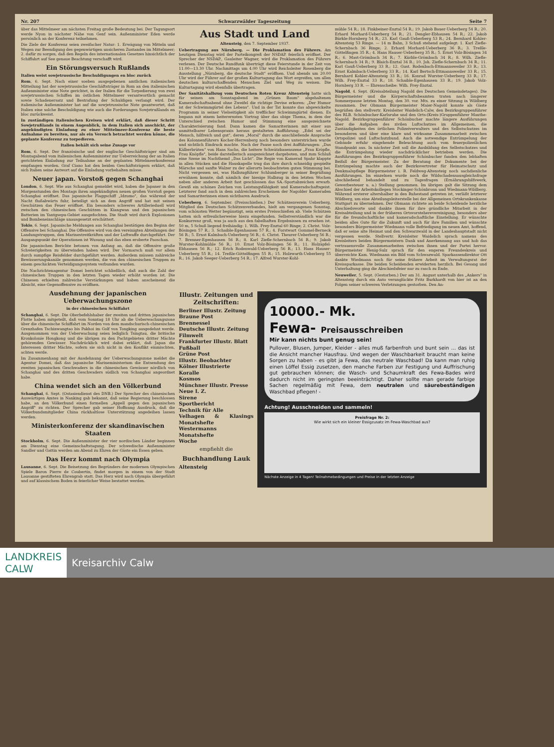Nr. 207 Schwarzwälder Tageszeitung Seite 7
über das Mittelmeer am nächsten Freitag große Bedeutung bei. Der Tagungsort werde Nyon in nächster Nähe von Genf sein. Außenminister Eden werde persönlich an der Konferenz teilnehmen.
Die Ziele der Konferenz seien zweifacher Natur: 1. Erwägung von Mitteln und Wegen zur Beendigung des gegenwärtigen unsicheren Zustandes im Mittelmeer; 2. dafür zu sorgen, daß den Regeln des internationalen Gesetzes hinsichtlich der Schiffahrt auf See genaue Beachtung verschafft wird.
Ein Störungsversuch Rußlands
Italien weist sowjetrussische Beschuldigungen en bloc zurück
Rom, 6. Sept. Nach einer soeben ausgegebenen amtlichen italienischen Mitteilung hat der sowjetrussische Geschäftsträger in Rom an den italienischen Außenminister eine Note gerichtet, in der Italien für die Torpedierung von zwei sowjetrussischen Schiffen im östlichen Mittelmeer verantwortlich gemacht sowie Schadenersatz und Bestrafung der Schuldigen verlangt wird. Der italienische Außenminister hat auf die sowjetrussische Note geantwortet, daß Italien eine solche Beschuldigung wie auch die Forderungen Sowjetrußlands en bloc zurückweist.
In zuständigen italienischen Kreisen wird erklärt, daß dieser Schritt Sowjetrußlands in einem Augenblick, in dem Italien sich anschickt, der angekündigten Einladung zu einer Mittelmeer-Konferenz die beste Aufnahme zu bereiten, nur als ein Versuch betrachtet werden könne, die geplante Konferenz zu torpedieren.
Italien behält sich seine Zusage vor
Rom, 6. Sept. Der französische und der englische Geschäftsträger sind am Montagabend vom italienischen Außenminister zur Ueberreichung der an Italien gerichteten Einladung zur Teilnahme an der geplanten Mittelmeerkonferenz empfangen worden. Graf Ciano hat den beiden Geschäftsträgern erklärt, daß sich Italien seine Antwort auf die Einladung vorbehalten müsse.
Neuer japan. Vorstoß gegen Schanghai
London, 6. Sept. Wie aus Schanghai gemeldet wird, haben die Japaner in den Morgenstunden des Montags ihren angekündigten neuen großen Vorstoß gegen Schanghai eröffnet. Das japanische Flaggschiff „Idzumo", das während der Nacht flußabwärts fuhr, beteiligt sich an dem Angriff und hat mit seinen Geschützen das Feuer eröffnet. Ein besonders schweres Artillerieduell wird zwischen den chinesischen Geschützen in Kiangwan und den japanischen Batterien im Yantgsepu-Gebiet ausgefochten. Die Stadt wird durch Explosionen und Bombeneinschläge unausgesetzt erschüttert.
Tokio, 6. Sept. Japanische Meldungen aus Schanghai bestätigen den Beginn der Offensive bei Schanghai. Die Offensive wird von den vereinigten Abteilungen der Landungstruppen, den Marinestreitkräften und der Luftwaffe durchgeführt. Der Ausgangspunkt der Operationen ist Wusung und das eben eroberte Paoschan.
Die japanischen Berichte betonen von Anfang an, daß die Offensive große Schwierigkeiten zu überwinden haben wird. Der Vormarsch muß vor allem durch sumpfige Reisfelder durchgeführt werden. Außerdem müssen zahlreiche Bewässerungskanäle genommen werden, die von den chinesischen Truppen zu einem geschickten Verteidigungssystem verbunden wurden.
Die Nachrichtenagentur Domei berichtet schließlich, daß auch die Zahl der chinesischen Truppen in den letzten Tagen wieder erhöht worden ist. Die Chinesen erhielten zahlreiche Verstärkungen und haben anscheinend die Absicht, eine Gegenoffensive zu eröffnen.
Ausdehnung der japanischen Ueberwachungszone
in der chinesischen Schiffahrt
Schanghai, 6. Sept. Die Oberbefehlshaber der zweiten und dritten japanischen Flotte haben mitgeteilt, daß vom Sonntag 18 Uhr ab die Ueberwachungszone über die chinesische Schiffahrt im Norden von dem mandschurisch-chinesischen Grenzhafen Tschinwangtao bis Pakhoi im Golf von Tongking ausgedehnt werde. Ausgenommen von der Ueberwachung seien lediglich Tsingtau, die britische Kronkolonie Hongkong und die übrigen zu den Pachtgebieten dritter Mächte gehörenden Gewässer. Nachdrücklich wird dabei erklärt, daß Japan die Interessen dritter Mächte, sofern sie sich nicht in den Konflikt einmischten, achten werde.
Im Zusammenhang mit der Ausdehnung der Ueberwachungszone meldet die Agentur Domei, daß das japanische Marineministerium die Entsendung des zweiten japanischen Geschwaders in die chinesischen Gewässer nördlich von Schanghai und des dritten Geschwaders südlich von Schanghai angeordnet habe.
China wendet sich an den Völkerbund
Schanghai, 6. Sept. (Ostasiendienst des DNB.) Der Sprecher des chinesischen Auswärtigen Amtes in Nanking gab bekannt, daß seine Regierung beschlossen habe, an den Völkerbund einen formellen „Appell gegen den japanischen Angriff" zu richten. Der Sprecher gab seiner Hoffnung Ausdruck, daß die Völkerbundsmitglieder China rückhaltlose Unterstützung angedeihen lassen werden.
Ministerkonferenz der skandinavischen Staaten
Stockholm, 6. Sept. Die Außenminister der vier nordischen Länder beginnen am Dienstag eine Gemeinschaftstagung. Der schwedische Außenminister Sandler und Gattin werden am Abend zu Ehren der Gäste ein Essen geben.
Das Herz kommt nach Olympia
Lausanne, 6. Sept. Die Beisetzung des Begründers der modernen Olympischen Spiele Baron Pierre de Coubertin, findet morgen in einem von der Stadt Lausanne gestifteten Ehrengrab statt. Das Herz wird nach Olympia übergeführt und auf klassischem Boden in feierlicher Weise bestattet werden.
Aus Stadt und Land
Altensteig, den 7. September 1937.
Uebertragung aus Nürnberg. — Die Proklamation des Führers. Am heutigen Dienstag wird der Parteikongreß der NSDAP. feierlich eröffnet. Der Sprecher der NSDAP., Gauleiter Wagner, wird die Proklamation des Führers verlesen. Der Deutsche Rundfunk überträgt diese Feierstunde in der Zeit von 11.00—13.30 Uhr. Nachmittags um 4.00 Uhr wird Reichsleiter Rosenberg die Ausstellung „Nürnberg, die deutsche Stadt" eröffnen. Und abends um 20.00 Uhr wird der Führer auf der großen Kulturtagung das Wort ergreifen, um allen deutschen kulturschaffenden Menschen Ziel und Weg zu weisen. Die Kulturtagung wird ebenfalls übertragen.
Der Sanitätshalbzug vom Deutschen Roten Kreuz Altensteig hatte sich für seinen am Sonntagabend im „Grünen Baum" abgehaltenen Kameradschaftsabend ohne Zweifel die richtige Devise erkoren: „Der Humor ist der Schwimmgürtel des Lebens". Und in der Tat konnte das abgewickelte Programm in seiner Vielseitigkeit als trefflicher Schwimmgürtel dienen. Es begann mit einem heiterernsten Vortrag über das obige Thema, in dem der Unterschied zwischen Humor und Stimmung eine ausgezeichnete Charakterisierung fand. Dann kamen die Samariterinnen mit einer aus unmittelbarer Lebenspraxis heraus gestalteten Aufführung: „Edel sei der Mensch, hilfreich und gut", deren „Moral" durch die anschließende Ansprache des Kolonnenführers Kocher-Herrenberg noch besonders unterstrichen wurde und sichtlich Eindruck machte. Nach der Pause noch drei Aufführungen: „Das Kälberbrüten" von Hans Sachs, die heitere Schwätzbasenszene „Frau Kröpfle, Frau Knöpfle", beide darstellerisch ausgezeichnet dargeboten, und zum Schluß eine Szene im Nachthemd „Das Licht". Die Regie von Kamerad Spahr klappte in allen Stücken und die Hauskapelle trug das ihre durch schneidig gespielte Märsche und sanfte Walzer zu der allerorts beobachteten guten Stimmung bei. Nicht vergessen sei, was Halbzugführer Schlumberger in seiner Begrüßung erwähnen konnte, daß nämlich der hiesige Halbzug in den letzten Wochen neben aller anderen Arbeit fast geschlossen das SA.-Sportabzeichen erwarb. Gewiß ein schönes Zeichen von Leistungsfähigkeit und Kameradschaftsgeist. Letzterer fand auch in dem zahlreichen Erscheinen der Nagolder Kameraden und Samariterinnen einen sichtbaren Ausdruck.
Ueberberg, 6. September. (Preisschießen.) Der Schützenverein Ueberberg, Mitglied des Deutschen Schützenverbandes, hielt am vergangenen Sonntag, vom schönsten Wetter begünstigt, sein erstes Preisschießen ab. Viele Schützen hatten sich erfreulicherweise hiezu eingefunden. Selbstverständlich war die Konkurrenz groß, was ja auch aus den fabelhaften Ergebnissen zu ersehen ist. 50 m, 5 Schuß liegend freihändig: 1. Wilh. Frey-Enztal 60 Ringe; 2. Christ. Volz-Bösingen 57 R.; 3. Schaible-Egenhausen 57 R.; 4. Forstwart Gommel-Berneck 56 R.; 5. Ernst Kalmbach-Ueberberg 56 R.; 6. Christ. Theurer-Ueberberg 56 R.; 7. Brenner-Egenhausen 56 R.; 8. Karl Ziefle-Schernbach 56 R.; 9. Jakob Wurster-Kohlmühle 56 R.; 10. Ernst Volz-Bösingen 56 R.; 11. Holzäpfel-Ebhausen 56 R.; 12. Erich Rodenwald-Ueberberg 56 R.; 13. Hans Hauser-Ueberberg 55 R.; 14. Treßle-Göttelfingen 55 R.; 15. Holzwarth-Ueberberg 55 R.; 16. Jakob Seeger-Ueberberg 54 R.; 17. Alfred Wurster-Kohl-
mühle 54 R.; 18. Finkbeiner-Enztal 54 R.; 19. Jakob Bauer-Ueberberg 54 R.; 20. Erhard Morhard-Ueberberg 54 R.; 21. Dengler-Ebhausen 54 R.; 22. Jakob Bürkle-Hornberg 54 R.; 23. Karl Gauß-Ueberberg 53 R.; 24. Bernhard Kohler-Altensteig 53 Ringe. — 14 m Bahn, 3 Schuß stehend aufgelegt: 1. Karl Ziefle-Schernbach 36 Ringe; 2. Erhard Morhard-Ueberberg 36 R.; 3. Treßle-Göttelfingen 35 R.; 4. Hans Hauser-Ueberberg 35 R.; 5. Ernst Volz-Bösingen 34 R.; 6. Mast-Grömbach 34 R.; 7. Kürble-Grömbach 34 R.; 8. Wilh. Ziefle-Schernbach 34 R.; 9. Blaich-Enztal 34 R.; 10. Joh. Ziefle-Schernbach 34 R.; 11. Karl Gauß-Ueberberg 33 R.; 12. Gust. Rodenbach-Ettmannsweiler 33 R.; 13. Ernst Kalmbach-Ueberberg 33 R.; 14. Karl Bertsch-Ettmannsweiler 33 R.; 15. Bernhard Kohler-Altensteig 33 R.; 16. Konrad Wurster-Ueberberg 33 R.; 17. Wilh. Frey-Enztal 33 R.; 18. Schaible-Egenhausen 33 R.; 19. Jakob Volz-Hornberg 33 R. — Ehrenscheibe: Wilh. Frey-Enztal.
Nagold, 4. Sept. (Kreisabteilung Nagold des Deutschen Gemeindetages). Die Bürgermeister und die Körperschaftsbeamten traten nach längerer Sommerpause letzten Montag, den 30. vor. Mts. zu einer Sitzung in Wildberg zusammen. Der Obmann Bürgermeister Maier-Nagold konnte als Gäste begrüßen den stellvertr. Kreisleiter Waidelich-Calw, den Bezirksgruppenführer des RLB. Schönbucher-Karlsruhe und den Orts-(Kreis-)Gruppenführer Mauthe-Nagold. Bezirksgruppenführer Schönbucher machte längere Ausführungen über die Aufgaben des zivilen Luftschutzes im Allgemeinen, die Zuständigkeiten des örtlichen Polizeiverwalters und des Selbstschutzes im besonderen und über eine klare und wirksame Zusammenarbeit zwischen Ortspolizei und Luftschutzbund. Auch die notwendige Entrümpelung der Gebäude erfuhr eingehende Beleuchtung auch vom feuerpolizeilichen Standpunkt aus. In nächster Zeit soll die Ausbildung des Selbstschutzes und die Entrümpelung wieder nachdrücklicher betrieben werden. Die Ausführungen des Bezirksgruppenführer Schönbucher fanden den lebhaften Beifall der Bürgermeister. Zu der Beratung der Dokumente bei der Entrümpelung machte auch der Bezirksvertreter für Heimatschutz und Denkmalspflege Bürgermeister i. R. Feldweg-Altensteig noch sachdienliche Ausführungen. Im einzelnen wurde noch die Wildschadensausgleichsfrage abschließend behandelt und zu Tagesfragen (Ernährungshilfswerk, Gewerbesteuer u. a.) Stellung genommen. Im übrigen galt die Sitzung dem Abschied der Arbeitskollegen Stockinger-Schönbronn und Wiedmann-Wildberg. Während ersterer altershalber in den Ruhestand getreten ist, verläßt letzterer Wildberg, um eine Abteilungsleiterstelle bei der Allgemeinen Ortskrankenkasse Stuttgart zu übernehmen. Der Obmann richtete an beide Scheidende herzliche Abschiedsworte und dankte ihnen für ihre gründliche Mitarbeit in der Kreisabteilung und in der früheren Ortsvorsteherevereinigung, besonders aber für die freundschaftliche und kameradschaftliche Einstellung. Er wünschte beiden alles Gute für die Zukunft und auch für ihre Familien und wünschte besonders Bürgermeister Wiedmann volle Befriedigung im neuen Amt, hoffend, daß er seine alte Heimat und den Schwarzwald in der Landeshauptstadt nicht vergessen werde. Stellvertr. Kreisleiter Waidelich sprach namens des Kreisleiters beiden Bürgermeistern Dank und Anerkennung aus und hob das vertrauensvolle Zusammenarbeiten zwischen ihnen und der Partei hervor. Bürgermeister Henig-Sulz sprach für den engeren Freundeskreis und überreichte Kam. Wiedmann ein Bild vom Schwazwald. Sparkassendirektor Ott dankte Wiedmann noch für seine frühere Arbeit im Verwaltungsrat der Kreissparkasse. Die beiden Scheidenden erwiderten herzlich. Bei Gesang und Unterhaltung ging die Abschiedsfeier nur zu rasch zu Ende.
Neuweiler, 5. Sept. (Gestorben.) Der am 31. August unterhalb des „Ankers" in Altensteig durch ein Auto verunglückte Fritz Burkhardt von hier ist an den Folgen seiner schweren Verletzungen gestorben. Den An-
Illustr. Zeitungen und Zeitschriften:
Berliner Illustr. Zeitung
Braune Post
Brennessel
Deutsche Illustr. Zeitung
Filmwelt
Frankfurter Illustr. Blatt
Fußball
Grüne Post
Illustr. Beobachter
Kölner Illustrierte
Koralle
Kosmos
Münchner Illustr. Presse
Neue I. Z.
Sirene
Sportbericht
Technik für Alle
Velhagen & Klasings Monatshefte
Westermanns Monatshefte
Woche
empfiehlt die
Buchhandlung Lauk
Altensteig
10000.- Mk.
Fewa- Preisausschreiben
Mir kann nichts bunt genug sein!
Pullover, Blusen, Jumper, Kleider - alles muß farbenfroh und bunt sein ... das ist die Ansicht mancher Hausfrau. Und wegen der Waschbarkeit braucht man keine Sorgen zu haben - es gibt ja Fewa, das neutrale Waschbad! Da kann man ruhig einen Löffel Essig zusetzen, den manche Farben zur Festigung und Auffrischung gut gebrauchen können; die Wasch- und Schaumkraft des Fewa-Bades wird dadurch nicht im geringsten beeinträchtigt. Daher sollte man gerade farbige Sachen regelmäßig mit Fewa, dem neutralen und säurebeständigen Waschbad pflegen! -
Achtung! Ausschneiden und sammeln!
Preisfrage Nr. 2:
Wie wirkt sich ein kleiner Essigzusatz im Fewa-Waschbad aus?
Nächste Anzeige in 4 Tagen! Teilnahmebedingungen und Preise in der letzten Anzeige
LANDKREIS
CALW
Kreisarchiv Calw